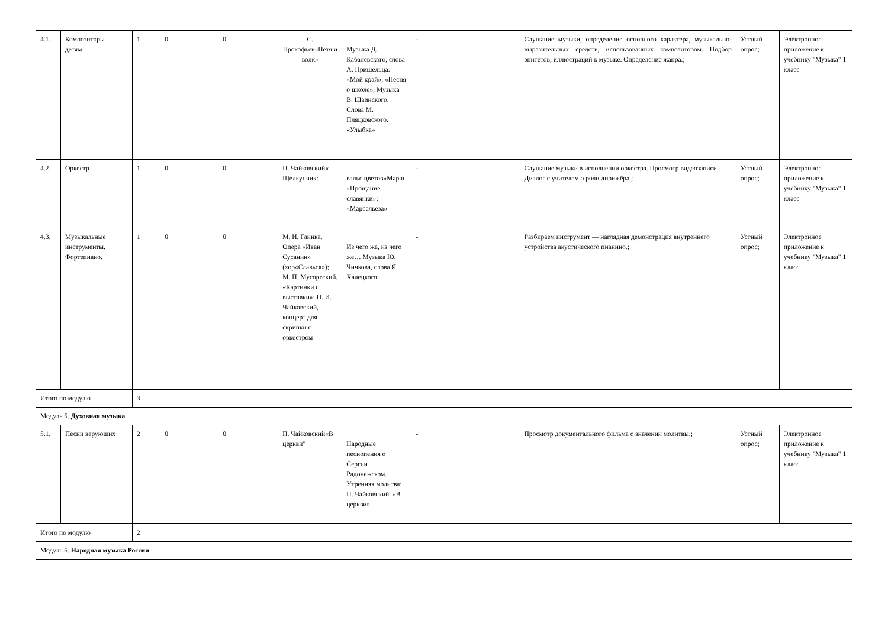| 4.1. | Композиторы — детям | 1 | 0 | 0 | С. Прокофьев«Петя и волк» | Музыка Д. Кабалевского, слова А. Пришельца. «Мой край», «Песня о школе»; Музыка В. Шаинского. Слова М. Пляцковского. «Улыбка» | - | | Слушание музыки, определение основного характера, музыкально-выразительных средств, использованных композитором. Подбор эпитетов, иллюстраций к музыке. Определение жанра.; | Устный опрос; | Электронное приложение к учебнику "Музыка" 1 класс |
| 4.2. | Оркестр | 1 | 0 | 0 | П. Чайковский« Щелкунчик: | вальс цветов»Марш «Прощание славянки»; «Марсельеза» | - | | Слушание музыки в исполнении оркестра. Просмотр видеозаписи. Диалог с учителем о роли дирижёра.; | Устный опрос; | Электронное приложение к учебнику "Музыка" 1 класс |
| 4.3. | Музыкальные инструменты. Фортепиано. | 1 | 0 | 0 | М. И. Глинка. Опера «Иван Сусанин» (хор«Славься»); М. П. Мусоргский. «Картинки с выставки»; П. И. Чайковский, концерт для скрипки с оркестром | Из чего же, из чего же… Музыка Ю. Чичкова, слова Я. Халецкого | - | | Разбираем инструмент — наглядная демонстрация внутреннего устройства акустического пианино.; | Устный опрос; | Электронное приложение к учебнику "Музыка" 1 класс |
| Итого по модулю | | 3 | | | | | | | | | |
| Модуль 5. Духовная музыка | | | | | | | | | | | |
| 5.1. | Песни верующих | 2 | 0 | 0 | П. Чайковский«В церкви" | Народные песнопения о Сергии Радонежском. Утренняя молитва; П. Чайковский. «В церкви» | - | | Просмотр документального фильма о значении молитвы.; | Устный опрос; | Электронное приложение к учебнику "Музыка" 1 класс |
| Итого по модулю | | 2 | | | | | | | | | |
| Модуль 6. Народная музыка России | | | | | | | | | | | |